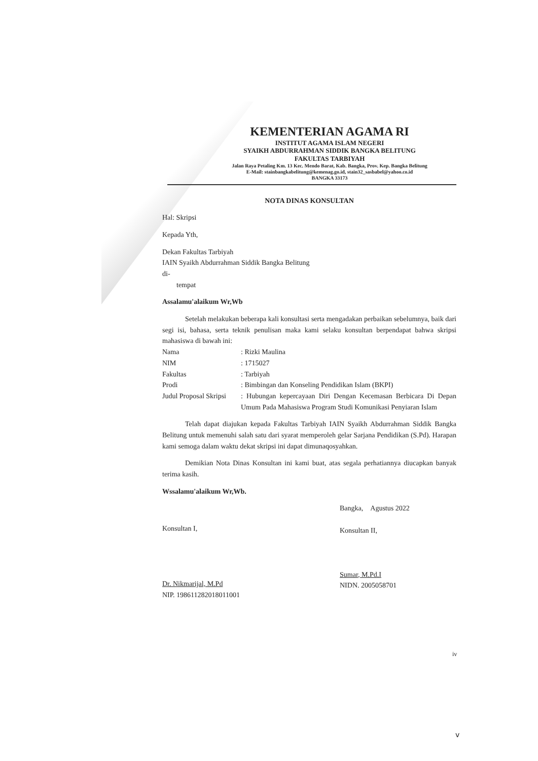KEMENTERIAN AGAMA RI
INSTITUT AGAMA ISLAM NEGERI
SYAIKH ABDURRAHMAN SIDDIK BANGKA BELITUNG
FAKULTAS TARBIYAH
Jalan Raya Petaling Km. 13 Kec. Mendo Barat, Kab. Bangka, Prov. Kep. Bangka Belitung
E-Mail: stainbangkabelitung@kemenag.go.id, stain32_sasbabel@yahoo.co.id
BANGKA 33173
NOTA DINAS KONSULTAN
Hal: Skripsi
Kepada Yth,
Dekan Fakultas Tarbiyah
IAIN Syaikh Abdurrahman Siddik Bangka Belitung
di-
tempat
Assalamu'alaikum Wr,Wb
Setelah melakukan beberapa kali konsultasi serta mengadakan perbaikan sebelumnya, baik dari segi isi, bahasa, serta teknik penulisan maka kami selaku konsultan berpendapat bahwa skripsi mahasiswa di bawah ini:
Nama: Rizki Maulina
NIM: 1715027
Fakultas: Tarbiyah
Prodi: Bimbingan dan Konseling Pendidikan Islam (BKPI)
Judul Proposal Skripsi: Hubungan kepercayaan Diri Dengan Kecemasan Berbicara Di Depan Umum Pada Mahasiswa Program Studi Komunikasi Penyiaran Islam
Telah dapat diajukan kepada Fakultas Tarbiyah IAIN Syaikh Abdurrahman Siddik Bangka Belitung untuk memenuhi salah satu dari syarat memperoleh gelar Sarjana Pendidikan (S.Pd). Harapan kami semoga dalam waktu dekat skripsi ini dapat dimunaqosyahkan.
Demikian Nota Dinas Konsultan ini kami buat, atas segala perhatiannya diucapkan banyak terima kasih.
Wssalamu'alaikum Wr,Wb.
Konsultan I,
Dr. Nikmarijal, M.Pd
NIP. 198611282018011001
Bangka, Agustus 2022
Konsultan II,
Sumar, M.Pd.I
NIDN. 2005058701
iv
v